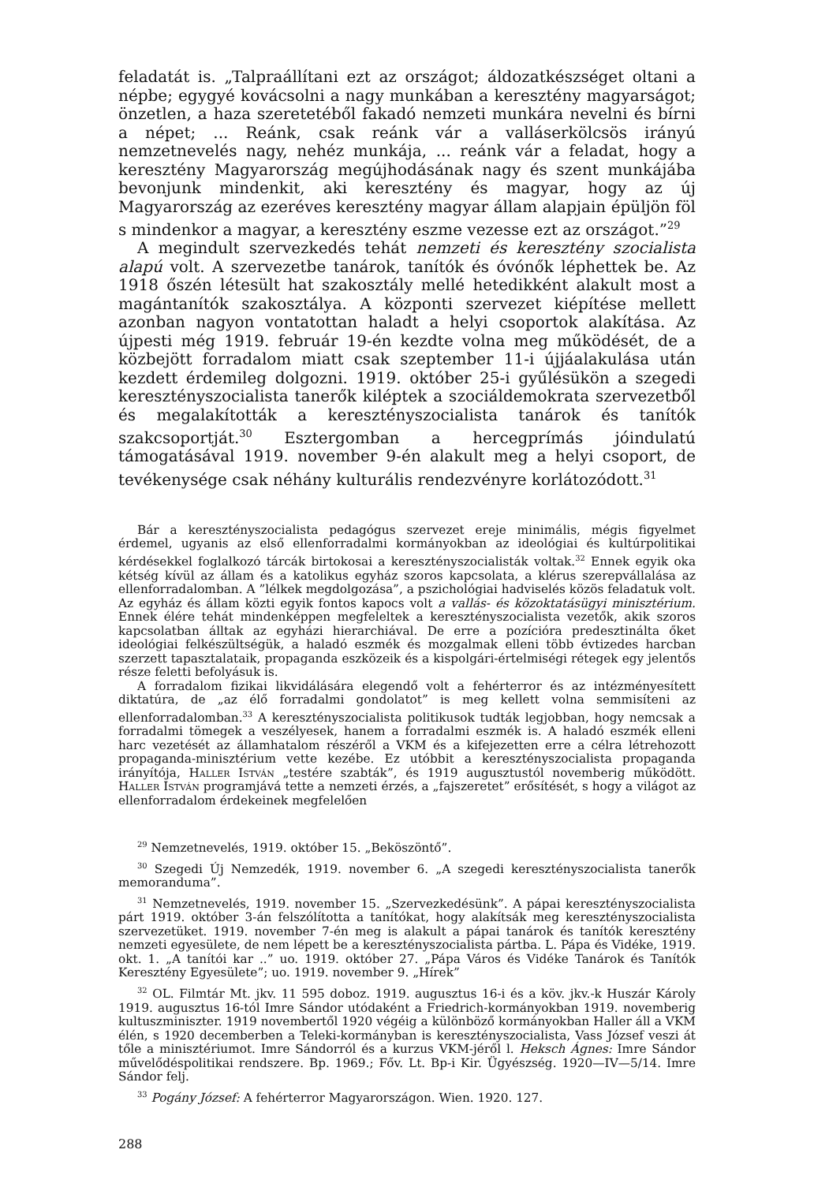feladatát is. „Talpraállítani ezt az országot; áldozatkészséget oltani a népbe; egygyé kovácsolni a nagy munkában a keresztény magyarságot; önzetlen, a haza szeretetéből fakadó nemzeti munkára nevelni és bírni a népet; ... Reánk, csak reánk vár a valláserkölcsös irányú nemzetnevelés nagy, nehéz munkája, ... reánk vár a feladat, hogy a keresztény Magyarország megújhodásának nagy és szent munkájába bevonjunk mindenkit, aki keresztény és magyar, hogy az új Magyarország az ezeréves keresztény magyar állam alapjain épüljön föl s mindenkor a magyar, a keresztény eszme vezesse ezt az országot.”<sup>29</sup>
A megindult szervezkedés tehát nemzeti és keresztény szocialista alapú volt. A szervezetbe tanárok, tanítók és óvónők léphettek be. Az 1918 őszén létesült hat szakosztály mellé hetedikként alakult most a magántanítók szakosztálya. A központi szervezet kiépítése mellett azonban nagyon vontatottan haladt a helyi csoportok alakítása. Az újpesti még 1919. február 19-én kezdte volna meg működését, de a közbejött forradalom miatt csak szeptember 11-i újjáalakulása után kezdett érdemileg dolgozni. 1919. október 25-i gyűlésükön a szegedi keresztényszocialista tanerők kiléptek a szociáldemokrata szervezetből és megalakították a keresztényszocialista tanárok és tanítók szakcsoportját.<sup>30</sup> Esztergomban a hercegprímás jóindulatú támogatásával 1919. november 9-én alakult meg a helyi csoport, de tevékenysége csak néhány kulturális rendezvényre korlátozódott.<sup>31</sup>
Bár a keresztényszocialista pedagógus szervezet ereje minimális, mégis figyelmet érdemel, ugyanis az első ellenforradalmi kormányokban az ideológiai és kultúrpolitikai kérdésekkel foglalkozó tárcák birtokosai a keresztényszocialisták voltak.<sup>32</sup> Ennek egyik oka kétség kívül az állam és a katolikus egyház szoros kapcsolata, a klérus szerepvállalása az ellenforradalomban. A ”lélkek megdolgozása”, a pszichológiai hadviselés közös feladatuk volt. Az egyház és állam közti egyik fontos kapocs volt a vallás- és közoktatásügyi minisztérium. Ennek élére tehát mindenképpen megfeleltek a keresztényszocialista vezetők, akik szoros kapcsolatban álltak az egyházi hierarchiával. De erre a pozícióra predesztinálta őket ideológiai felkészültségük, a haladó eszmék és mozgalmak elleni több évtizedes harcban szerzett tapasztalataik, propaganda eszközeik és a kispolgári-értelmiségi rétegek egy jelentős része feletti befolyásuk is.
A forradalom fizikai likvidálására elegendő volt a fehérterror és az intézményesített diktatúra, de „az élő forradalmi gondolatot” is meg kellett volna semmisíteni az ellenforradalomban.<sup>33</sup> A keresztényszocialista politikusok tudták legjobban, hogy nemcsak a forradalmi tömegek a veszélyesek, hanem a forradalmi eszmék is. A haladó eszmék elleni harc vezetését az államhatalom részéről a VKM és a kifejezetten erre a célra létrehozott propaganda-minisztérium vette kezébe. Ez utóbbit a keresztényszocialista propaganda irányítója, Haller István „testére szabták”, és 1919 augusztustól novemberig működött. Haller István programjává tette a nemzeti érzés, a „fajszeretet” erősítését, s hogy a világot az ellenforradalom érdekeinek megfelelően
<sup>29</sup> Nemzetnevelés, 1919. október 15. „Beköszöntő”.
<sup>30</sup> Szegedi Új Nemzedék, 1919. november 6. „A szegedi keresztényszocialista tanerők memoranduma”.
<sup>31</sup> Nemzetnevelés, 1919. november 15. „Szervezkedésünk”. A pápai keresztényszocialista párt 1919. október 3-án felszólította a tanítókat, hogy alakítsák meg keresztényszocialista szervezetüket. 1919. november 7-én meg is alakult a pápai tanárok és tanítók keresztény nemzeti egyesülete, de nem lépett be a keresztényszocialista pártba. L. Pápa és Vidéke, 1919. okt. 1. „A tanítói kar ..” uo. 1919. október 27. „Pápa Város és Vidéke Tanárok és Tanítók Keresztény Egyesülete”; uo. 1919. november 9. „Hírek”
<sup>32</sup> OL. Filmtár Mt. jkv. 11 595 doboz. 1919. augusztus 16-i és a köv. jkv.-k Huszár Károly 1919. augusztus 16-tól Imre Sándor utódaként a Friedrich-kormányokban 1919. novemberig kultuszminiszter. 1919 novembertől 1920 végéig a különböző kormányokban Haller áll a VKM élén, s 1920 decemberben a Teleki-kormányban is keresztényszocialista, Vass József veszi át tőle a minisztériumot. Imre Sándorról és a kurzus VKM-jéről l. Heksch Ágnes: Imre Sándor művelődéspolitikai rendszere. Bp. 1969.; Főv. Lt. Bp-i Kir. Ügyészség. 1920—IV—5/14. Imre Sándor felj.
<sup>33</sup> Pogány József: A fehérterror Magyarországon. Wien. 1920. 127.
288